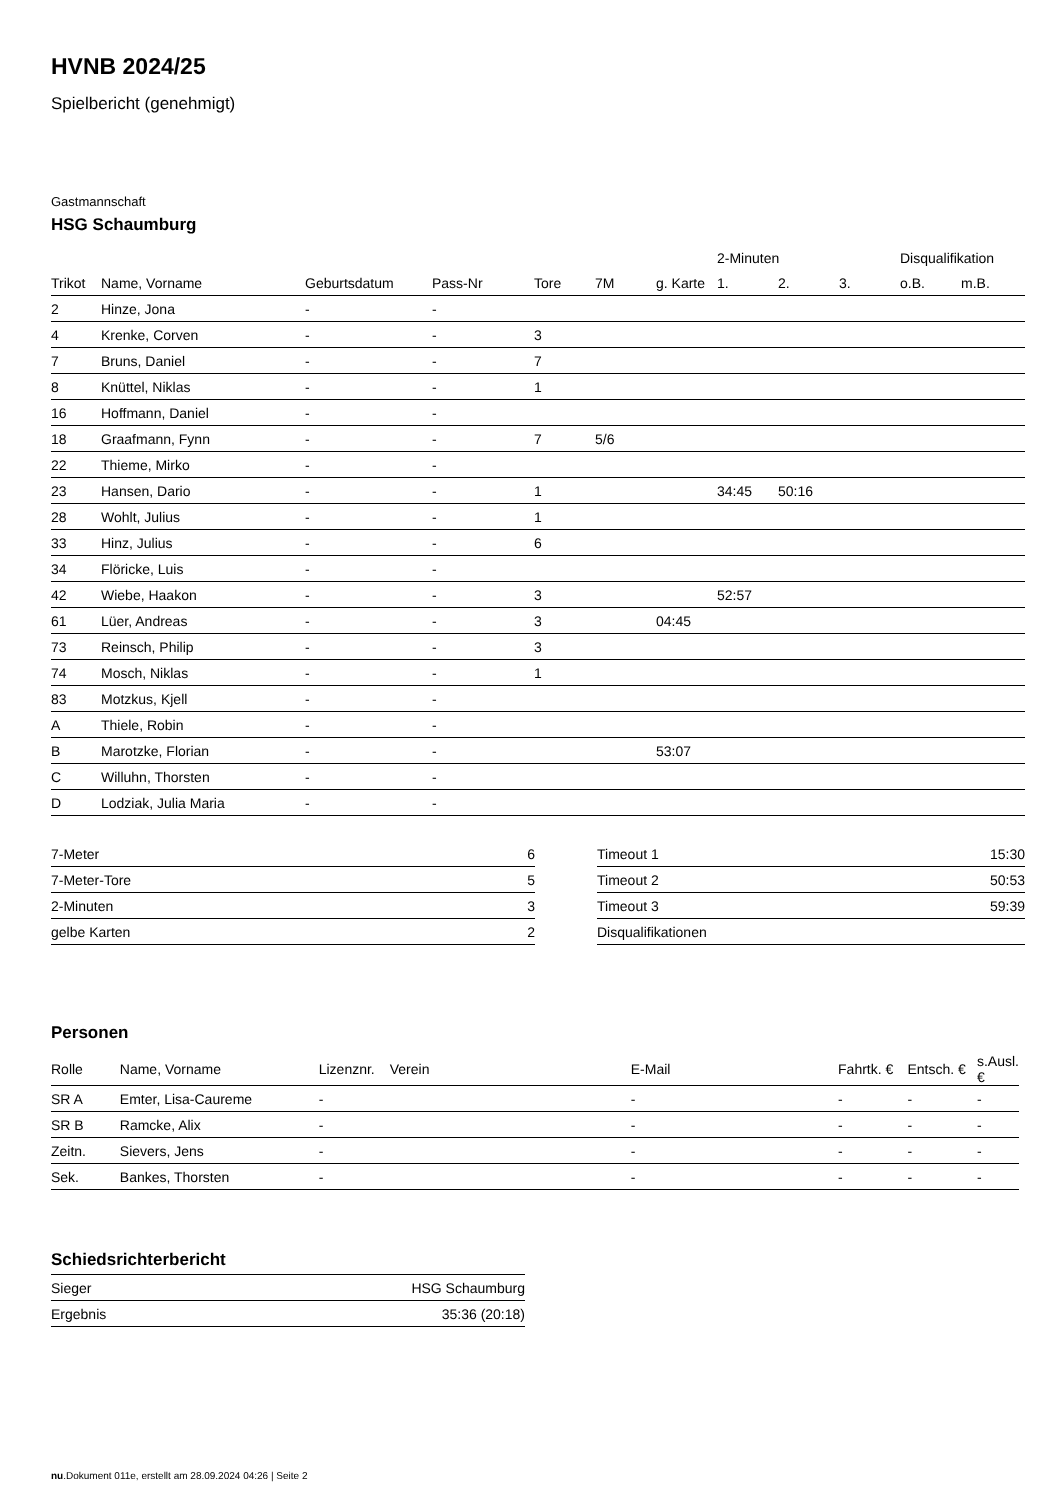HVNB 2024/25
Spielbericht (genehmigt)
Gastmannschaft
HSG Schaumburg
| | | | | | | | 2-Minuten | | | Disqualifikation | |
| --- | --- | --- | --- | --- | --- | --- | --- | --- | --- | --- | --- |
| Trikot | Name, Vorname | Geburtsdatum | Pass-Nr | Tore | 7M | g. Karte | 1. | 2. | 3. | o.B. | m.B. |
| 2 | Hinze, Jona | - | - | | | | | | | | |
| 4 | Krenke, Corven | - | - | 3 | | | | | | | |
| 7 | Bruns, Daniel | - | - | 7 | | | | | | | |
| 8 | Knüttel, Niklas | - | - | 1 | | | | | | | |
| 16 | Hoffmann, Daniel | - | - | | | | | | | | |
| 18 | Graafmann, Fynn | - | - | 7 | 5/6 | | | | | | |
| 22 | Thieme, Mirko | - | - | | | | | | | | |
| 23 | Hansen, Dario | - | - | 1 | | | 34:45 | 50:16 | | | |
| 28 | Wohlt, Julius | - | - | 1 | | | | | | | |
| 33 | Hinz, Julius | - | - | 6 | | | | | | | |
| 34 | Flöricke, Luis | - | - | | | | | | | | |
| 42 | Wiebe, Haakon | - | - | 3 | | | 52:57 | | | | |
| 61 | Lüer, Andreas | - | - | 3 | | 04:45 | | | | | |
| 73 | Reinsch, Philip | - | - | 3 | | | | | | | |
| 74 | Mosch, Niklas | - | - | 1 | | | | | | | |
| 83 | Motzkus, Kjell | - | - | | | | | | | | |
| A | Thiele, Robin | - | - | | | | | | | | |
| B | Marotzke, Florian | - | - | | | 53:07 | | | | | |
| C | Willuhn, Thorsten | - | - | | | | | | | | |
| D | Lodziak, Julia Maria | - | - | | | | | | | | |
| 7-Meter | 6 |
| 7-Meter-Tore | 5 |
| 2-Minuten | 3 |
| gelbe Karten | 2 |
| Timeout 1 | 15:30 |
| Timeout 2 | 50:53 |
| Timeout 3 | 59:39 |
| Disqualifikationen | |
Personen
| Rolle | Name, Vorname | Lizenznr. | Verein | E-Mail | Fahrtk. € | Entsch. € | s.Ausl. € |
| --- | --- | --- | --- | --- | --- | --- | --- |
| SR A | Emter, Lisa-Caureme | - | | - | - | - | - |
| SR B | Ramcke, Alix | - | | - | - | - | - |
| Zeitn. | Sievers, Jens | - | | - | - | - | - |
| Sek. | Bankes, Thorsten | - | | - | - | - | - |
Schiedsrichterbericht
| Sieger | HSG Schaumburg |
| Ergebnis | 35:36 (20:18) |
nu.Dokument 011e, erstellt am 28.09.2024 04:26 | Seite 2